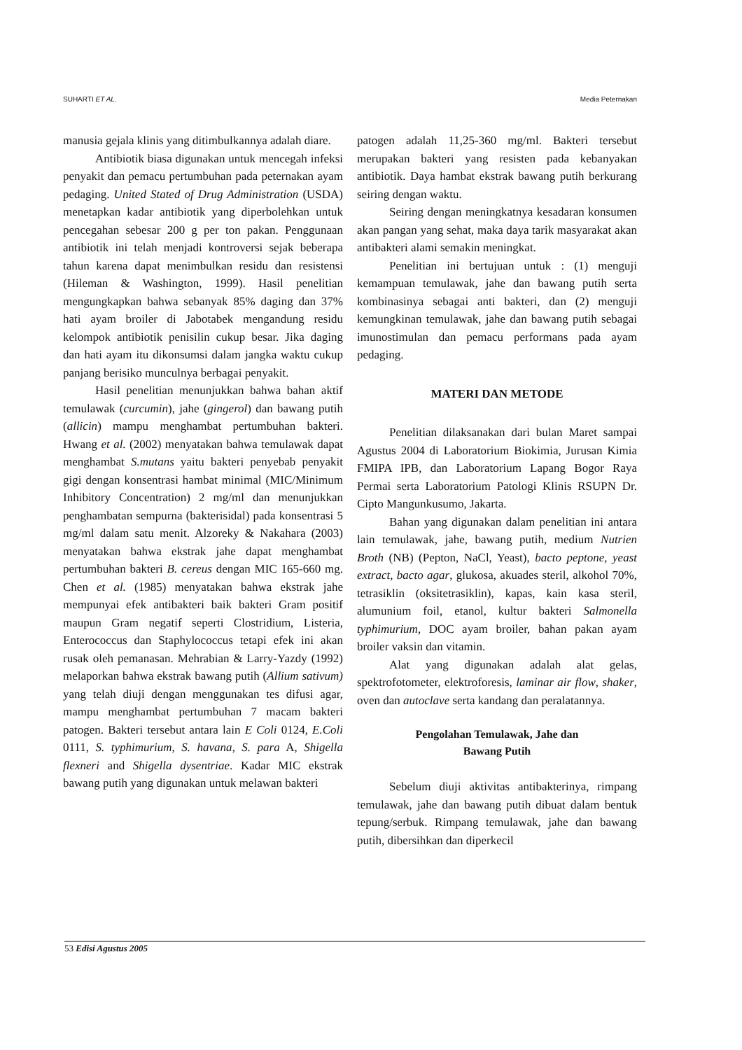SUHARTI ET AL. Media Peternakan
manusia gejala klinis yang ditimbulkannya adalah diare.
Antibiotik biasa digunakan untuk mencegah infeksi penyakit dan pemacu pertumbuhan pada peternakan ayam pedaging. United Stated of Drug Administration (USDA) menetapkan kadar antibiotik yang diperbolehkan untuk pencegahan sebesar 200 g per ton pakan. Penggunaan antibiotik ini telah menjadi kontroversi sejak beberapa tahun karena dapat menimbulkan residu dan resistensi (Hileman & Washington, 1999). Hasil penelitian mengungkapkan bahwa sebanyak 85% daging dan 37% hati ayam broiler di Jabotabek mengandung residu kelompok antibiotik penisilin cukup besar. Jika daging dan hati ayam itu dikonsumsi dalam jangka waktu cukup panjang berisiko munculnya berbagai penyakit.
Hasil penelitian menunjukkan bahwa bahan aktif temulawak (curcumin), jahe (gingerol) dan bawang putih (allicin) mampu menghambat pertumbuhan bakteri. Hwang et al. (2002) menyatakan bahwa temulawak dapat menghambat S.mutans yaitu bakteri penyebab penyakit gigi dengan konsentrasi hambat minimal (MIC/Minimum Inhibitory Concentration) 2 mg/ml dan menunjukkan penghambatan sempurna (bakterisidal) pada konsentrasi 5 mg/ml dalam satu menit. Alzoreky & Nakahara (2003) menyatakan bahwa ekstrak jahe dapat menghambat pertumbuhan bakteri B. cereus dengan MIC 165-660 mg. Chen et al. (1985) menyatakan bahwa ekstrak jahe mempunyai efek antibakteri baik bakteri Gram positif maupun Gram negatif seperti Clostridium, Listeria, Enterococcus dan Staphylococcus tetapi efek ini akan rusak oleh pemanasan. Mehrabian & Larry-Yazdy (1992) melaporkan bahwa ekstrak bawang putih (Allium sativum) yang telah diuji dengan menggunakan tes difusi agar, mampu menghambat pertumbuhan 7 macam bakteri patogen. Bakteri tersebut antara lain E Coli 0124, E.Coli 0111, S. typhimurium, S. havana, S. para A, Shigella flexneri and Shigella dysentriae. Kadar MIC ekstrak bawang putih yang digunakan untuk melawan bakteri
patogen adalah 11,25-360 mg/ml. Bakteri tersebut merupakan bakteri yang resisten pada kebanyakan antibiotik. Daya hambat ekstrak bawang putih berkurang seiring dengan waktu.
Seiring dengan meningkatnya kesadaran konsumen akan pangan yang sehat, maka daya tarik masyarakat akan antibakteri alami semakin meningkat.
Penelitian ini bertujuan untuk : (1) menguji kemampuan temulawak, jahe dan bawang putih serta kombinasinya sebagai anti bakteri, dan (2) menguji kemungkinan temulawak, jahe dan bawang putih sebagai imunostimulan dan pemacu performans pada ayam pedaging.
MATERI DAN METODE
Penelitian dilaksanakan dari bulan Maret sampai Agustus 2004 di Laboratorium Biokimia, Jurusan Kimia FMIPA IPB, dan Laboratorium Lapang Bogor Raya Permai serta Laboratorium Patologi Klinis RSUPN Dr. Cipto Mangunkusumo, Jakarta.
Bahan yang digunakan dalam penelitian ini antara lain temulawak, jahe, bawang putih, medium Nutrien Broth (NB) (Pepton, NaCl, Yeast), bacto peptone, yeast extract, bacto agar, glukosa, akuades steril, alkohol 70%, tetrasiklin (oksitetrasiklin), kapas, kain kasa steril, alumunium foil, etanol, kultur bakteri Salmonella typhimurium, DOC ayam broiler, bahan pakan ayam broiler vaksin dan vitamin.
Alat yang digunakan adalah alat gelas, spektrofotometer, elektroforesis, laminar air flow, shaker, oven dan autoclave serta kandang dan peralatannya.
Pengolahan Temulawak, Jahe dan
Bawang Putih
Sebelum diuji aktivitas antibakterinya, rimpang temulawak, jahe dan bawang putih dibuat dalam bentuk tepung/serbuk. Rimpang temulawak, jahe dan bawang putih, dibersihkan dan diperkecil
53 Edisi Agustus 2005